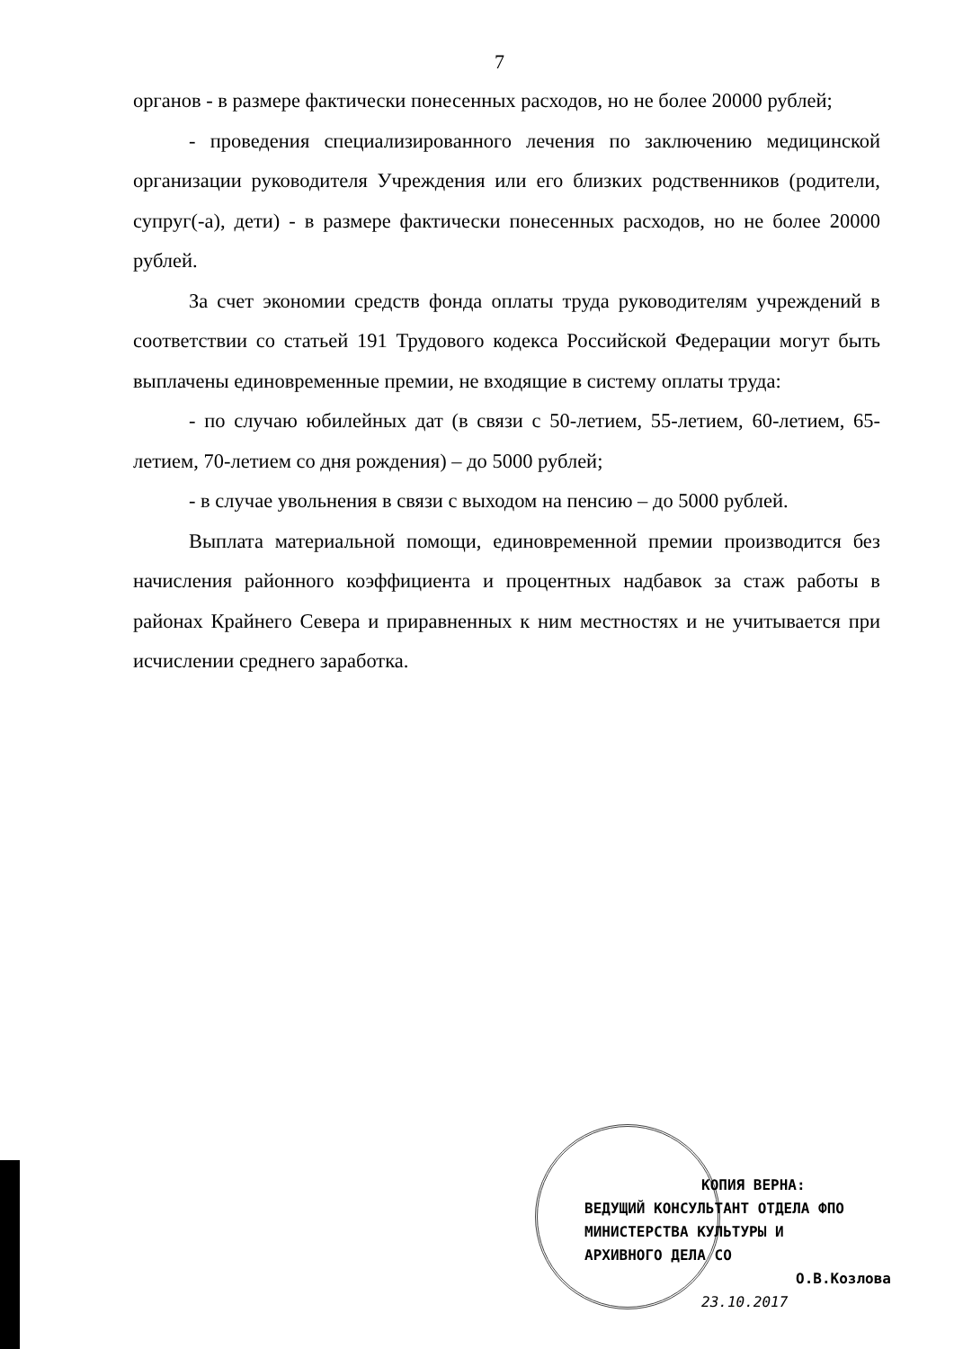7
органов - в размере фактически понесенных расходов, но не более 20000 рублей;
- проведения специализированного лечения по заключению медицинской организации руководителя Учреждения или его близких родственников (родители, супруг(-а), дети) - в размере фактически понесенных расходов, но не более 20000 рублей.
За счет экономии средств фонда оплаты труда руководителям учреждений в соответствии со статьей 191 Трудового кодекса Российской Федерации могут быть выплачены единовременные премии, не входящие в систему оплаты труда:
- по случаю юбилейных дат (в связи с 50-летием, 55-летием, 60-летием, 65-летием, 70-летием со дня рождения) – до 5000 рублей;
- в случае увольнения в связи с выходом на пенсию – до 5000 рублей.
Выплата материальной помощи, единовременной премии производится без начисления районного коэффициента и процентных надбавок за стаж работы в районах Крайнего Севера и приравненных к ним местностях и не учитывается при исчислении среднего заработка.
КОПИЯ ВЕРНА:
ВЕДУЩИЙ КОНСУЛЬТАНТ ОТДЕЛА ФПО
МИНИСТЕРСТВА КУЛЬТУРЫ И
АРХИВНОГО ДЕЛА СО
О.В.Козлова
23.10.2017